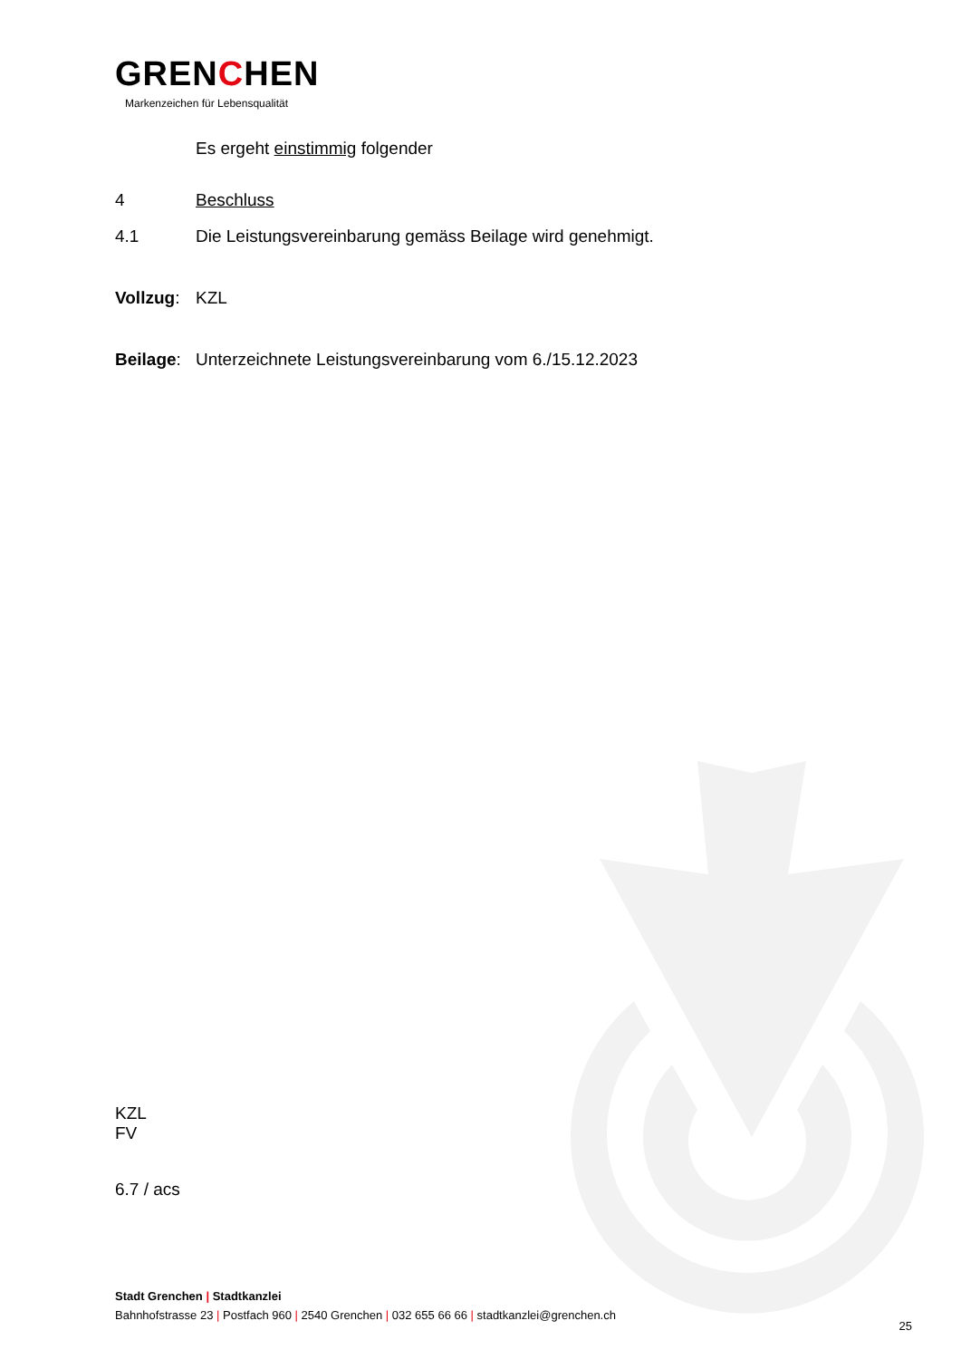GRENCHEN
Markenzeichen für Lebensqualität
Es ergeht einstimmig folgender
4 Beschluss
4.1 Die Leistungsvereinbarung gemäss Beilage wird genehmigt.
Vollzug: KZL
Beilage: Unterzeichnete Leistungsvereinbarung vom 6./15.12.2023
KZL
FV
6.7 / acs
Stadt Grenchen | Stadtkanzlei
Bahnhofstrasse 23 | Postfach 960 | 2540 Grenchen | 032 655 66 66 | stadtkanzlei@grenchen.ch
25